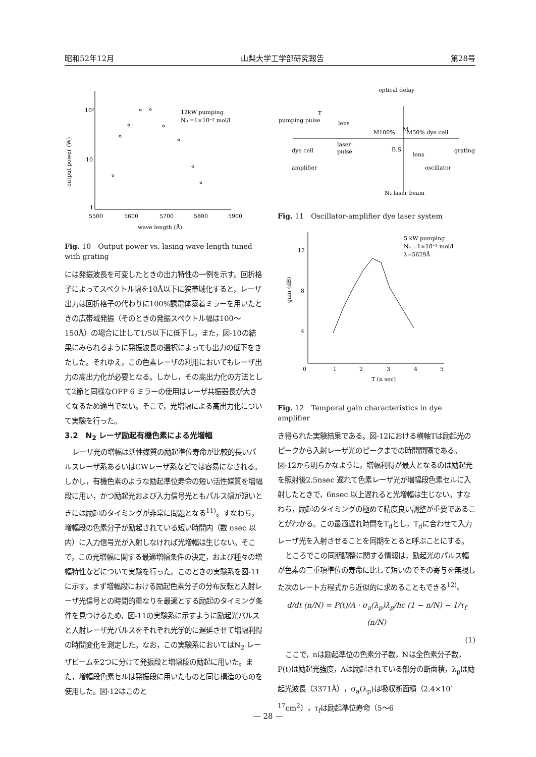昭和52年12月 山梨大学工学部研究報告 第28号
10²
10
1
output power (W)
5500
5600
5700
5800
5900
wave length (Å)
12kW pumping
N₀ =1×10⁻³ mol/l
Fig. 10　Output power vs. lasing wave length tuned with grating
には発振波長を可変したときの出力特性の一例を示す。回折格子によってスペクトル幅を10Å以下に狭帯域化すると，レーザ出力は回折格子の代わりに100%誘電体蒸着ミラーを用いたときの広帯域発振（そのときの発振スペクトル幅は100〜150Å）の場合に比して1/5以下に低下し，また，図-10の結果にみられるように発振波長の選択によっても出力の低下をきたした。それゆえ，この色素レーザの利用においてもレーザ出力の高出力化が必要となる。しかし，その高出力化の方法として2節と同様なOFP 6 ミラーの使用はレーザ共振器長が大きくなるため適当でない。そこで，光増幅による高出力化について実験を行った。
3.2　N<sub>2</sub> レーザ励起有機色素による光増幅
レーザ光の増幅は活性媒質の励起準位寿命が比較的長いパルスレーザ系あるいはCWレーザ系などでは容易になされる。しかし，有機色素のような励起準位寿命の短い活性媒質を増幅段に用い，かつ励起光および入力信号光ともパルス幅が短いときには励起のタイミングが非常に問題となる<sup>11)</sup>。すなわち，増幅段の色素分子が励起されている短い時間内（数 nsec 以内）に入力信号光が入射しなければ光増幅は生じない。そこで，この光増幅に関する最適増幅条件の決定，および種々の増幅特性などについて実験を行った。このときの実験系を図-11に示す。まず増幅段における励起色素分子の分布反転と入射レーザ光信号との時間的重なりを最適とする励起のタイミング条件を見つけるため，図-11の実験系に示すように励起光パルスと入射レーザ光パルスをそれぞれ光学的に遅延させて増幅利得の時間変化を測定した。なお，この実験系においてはN<sub>2</sub> レーザビームを2つに分けて発振段と増幅段の励起に用いた。また，増幅段色素セルは発振段に用いたものと同じ構造のものを使用した。図-12はこのと
optical delay
pumping pulse
T
lens
M100%
M
M50% dye cell
dye cell
laser
pulse
B.S
lens
grating
amplifier
oscillator
N₂ laser beam
Fig. 11　Oscillator-amplifier dye laser system
12
8
4
0
1
2
3
4
5
T (n sec)
gain (dB)
5 kW pumping
Nₐ =1×10⁻³ mol/l
λ=5629Å
Fig. 12　Temporal gain characteristics in dye amplifier
き得られた実験結果である。図-12における横軸Tは励起光のピークから入射レーザ光のピークまでの時間間隔である。図-12から明らかなように，増幅利得が最大となるのは励起光を照射後2.5nsec 遅れて色素レーザ光が増幅段色素セルに入射したときで，6nsec 以上遅れると光増幅は生じない。すなわち，励起のタイミングの極めて精度良い調整が重要であることがわかる。この最適遅れ時間をT<sub>d</sub>とし，T<sub>d</sub>に合わせて入力レーザ光を入射させることを同期をとると呼ぶことにする。
ところでこの同期調整に関する情報は，励起光のパルス幅が色素の三重項準位の寿命に比して短いのでその寄与を無視した次のレート方程式から近似的に求めることもできる<sup>12)</sup>。
d/dt (n/N) = P(t)/A · σ<sub>a</sub>(λ<sub>p</sub>)λ<sub>p</sub>/hc (1 − n/N) − 1/τ<sub>f</sub> (n/N)
(1)
ここで，nは励起準位の色素分子数，Nは全色素分子数，P(t)は励起光強度，Aは励起されている部分の断面積，λ<sub>p</sub>は励起光波長（3371Å），σ<sub>a</sub>(λ<sub>p</sub>)は吸収断面積（2.4×10<sup>-17</sup>cm<sup>2</sup>），τ<sub>f</sub>は励起準位寿命（5〜6
— 28 —